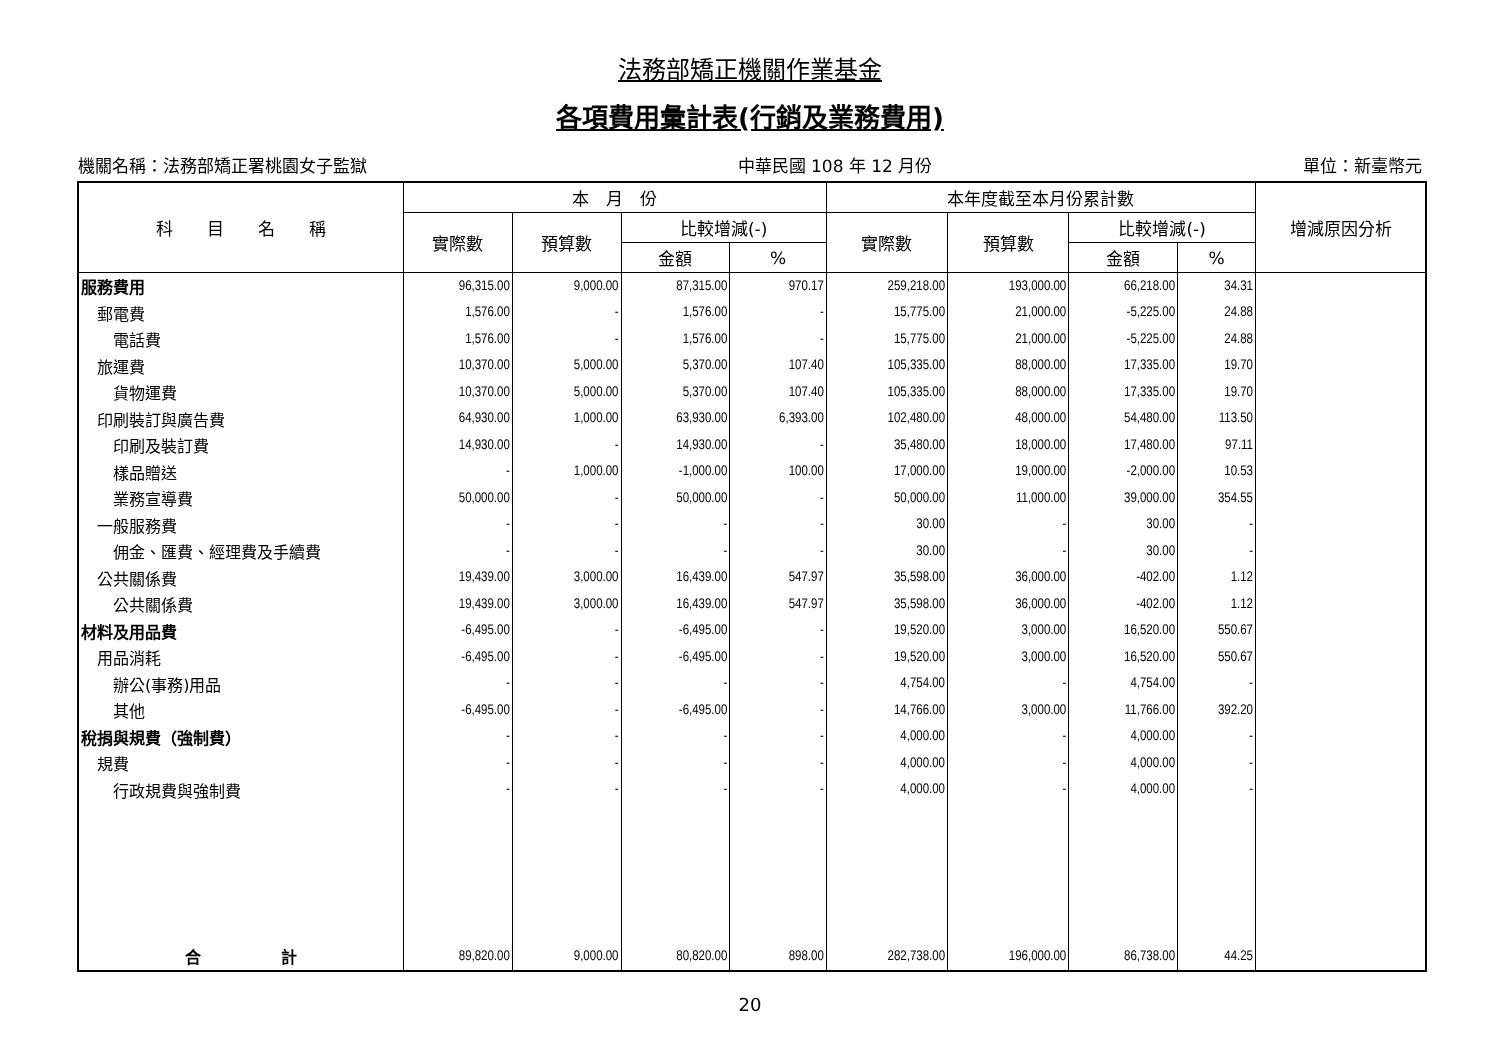法務部矯正機關作業基金
各項費用彙計表(行銷及業務費用)
機關名稱：法務部矯正署桃園女子監獄 中華民國 108 年 12 月份 單位：新臺幣元
| 科 目 名 稱 | 本 月 份 | | | | 本年度截至本月份累計數 | | | | 增減原因分析 |
| --- | --- | --- | --- | --- | --- | --- | --- | --- | --- |
| | 實際數 | 預算數 | 比較增減(-) | | 實際數 | 預算數 | 比較增減(-) | | |
| | | | 金額 | % | | | 金額 | % | |
| 服務費用 | 96,315.00 | 9,000.00 | 87,315.00 | 970.17 | 259,218.00 | 193,000.00 | 66,218.00 | 34.31 | |
| 郵電費 | 1,576.00 | - | 1,576.00 | - | 15,775.00 | 21,000.00 | -5,225.00 | 24.88 | |
| 電話費 | 1,576.00 | - | 1,576.00 | - | 15,775.00 | 21,000.00 | -5,225.00 | 24.88 | |
| 旅運費 | 10,370.00 | 5,000.00 | 5,370.00 | 107.40 | 105,335.00 | 88,000.00 | 17,335.00 | 19.70 | |
| 貨物運費 | 10,370.00 | 5,000.00 | 5,370.00 | 107.40 | 105,335.00 | 88,000.00 | 17,335.00 | 19.70 | |
| 印刷裝訂與廣告費 | 64,930.00 | 1,000.00 | 63,930.00 | 6,393.00 | 102,480.00 | 48,000.00 | 54,480.00 | 113.50 | |
| 印刷及裝訂費 | 14,930.00 | - | 14,930.00 | - | 35,480.00 | 18,000.00 | 17,480.00 | 97.11 | |
| 樣品贈送 | - | 1,000.00 | -1,000.00 | 100.00 | 17,000.00 | 19,000.00 | -2,000.00 | 10.53 | |
| 業務宣導費 | 50,000.00 | - | 50,000.00 | - | 50,000.00 | 11,000.00 | 39,000.00 | 354.55 | |
| 一般服務費 | - | - | - | - | 30.00 | - | 30.00 | - | |
| 佣金、匯費、經理費及手續費 | - | - | - | - | 30.00 | - | 30.00 | - | |
| 公共關係費 | 19,439.00 | 3,000.00 | 16,439.00 | 547.97 | 35,598.00 | 36,000.00 | -402.00 | 1.12 | |
| 公共關係費 | 19,439.00 | 3,000.00 | 16,439.00 | 547.97 | 35,598.00 | 36,000.00 | -402.00 | 1.12 | |
| 材料及用品費 | -6,495.00 | - | -6,495.00 | - | 19,520.00 | 3,000.00 | 16,520.00 | 550.67 | |
| 用品消耗 | -6,495.00 | - | -6,495.00 | - | 19,520.00 | 3,000.00 | 16,520.00 | 550.67 | |
| 辦公(事務)用品 | - | - | - | - | 4,754.00 | - | 4,754.00 | - | |
| 其他 | -6,495.00 | - | -6,495.00 | - | 14,766.00 | 3,000.00 | 11,766.00 | 392.20 | |
| 稅捐與規費（強制費） | - | - | - | - | 4,000.00 | - | 4,000.00 | - | |
| 規費 | - | - | - | - | 4,000.00 | - | 4,000.00 | - | |
| 行政規費與強制費 | - | - | - | - | 4,000.00 | - | 4,000.00 | - | |
| 合 計 | 89,820.00 | 9,000.00 | 80,820.00 | 898.00 | 282,738.00 | 196,000.00 | 86,738.00 | 44.25 | |
20